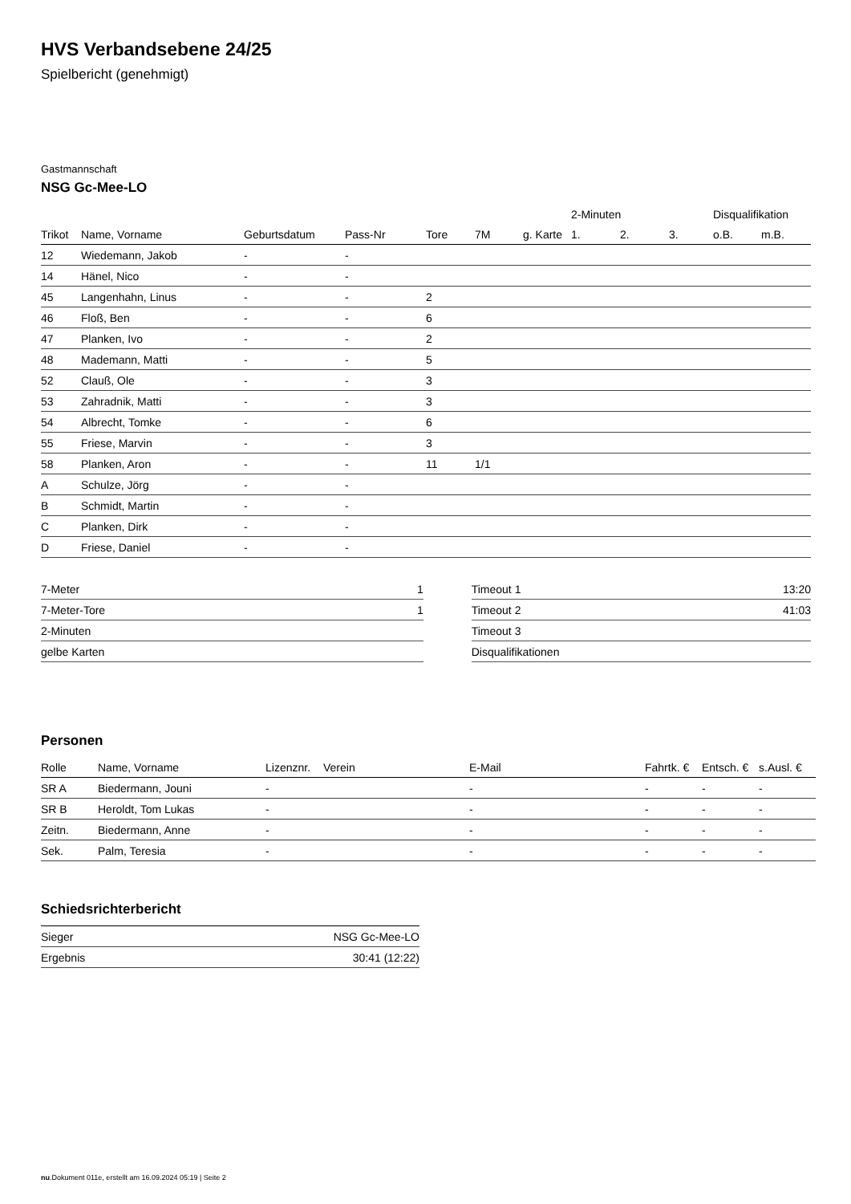HVS Verbandsebene 24/25
Spielbericht (genehmigt)
Gastmannschaft
NSG Gc-Mee-LO
| | | | | | | | 2-Minuten | | | Disqualifikation | |
| --- | --- | --- | --- | --- | --- | --- | --- | --- | --- | --- | --- |
| Trikot | Name, Vorname | Geburtsdatum | Pass-Nr | Tore | 7M | g. Karte | 1. | 2. | 3. | o.B. | m.B. |
| 12 | Wiedemann, Jakob | - | - | | | | | | | | |
| 14 | Hänel, Nico | - | - | | | | | | | | |
| 45 | Langenhahn, Linus | - | - | 2 | | | | | | | |
| 46 | Floß, Ben | - | - | 6 | | | | | | | |
| 47 | Planken, Ivo | - | - | 2 | | | | | | | |
| 48 | Mademann, Matti | - | - | 5 | | | | | | | |
| 52 | Clauß, Ole | - | - | 3 | | | | | | | |
| 53 | Zahradnik, Matti | - | - | 3 | | | | | | | |
| 54 | Albrecht, Tomke | - | - | 6 | | | | | | | |
| 55 | Friese, Marvin | - | - | 3 | | | | | | | |
| 58 | Planken, Aron | - | - | 11 | 1/1 | | | | | | |
| A | Schulze, Jörg | - | - | | | | | | | | |
| B | Schmidt, Martin | - | - | | | | | | | | |
| C | Planken, Dirk | - | - | | | | | | | | |
| D | Friese, Daniel | - | - | | | | | | | | |
| 7-Meter | 1 |
| 7-Meter-Tore | 1 |
| 2-Minuten | |
| gelbe Karten | |
| Timeout 1 | 13:20 |
| Timeout 2 | 41:03 |
| Timeout 3 | |
| Disqualifikationen | |
Personen
| Rolle | Name, Vorname | Lizenznr. | Verein | E-Mail | Fahrtk. € | Entsch. € | s.Ausl. € |
| --- | --- | --- | --- | --- | --- | --- | --- |
| SR A | Biedermann, Jouni | - | | - | - | - | - |
| SR B | Heroldt, Tom Lukas | - | | - | - | - | - |
| Zeitn. | Biedermann, Anne | - | | - | - | - | - |
| Sek. | Palm, Teresia | - | | - | - | - | - |
Schiedsrichterbericht
| Sieger | NSG Gc-Mee-LO |
| Ergebnis | 30:41 (12:22) |
nu.Dokument 011e, erstellt am 16.09.2024 05:19 | Seite 2